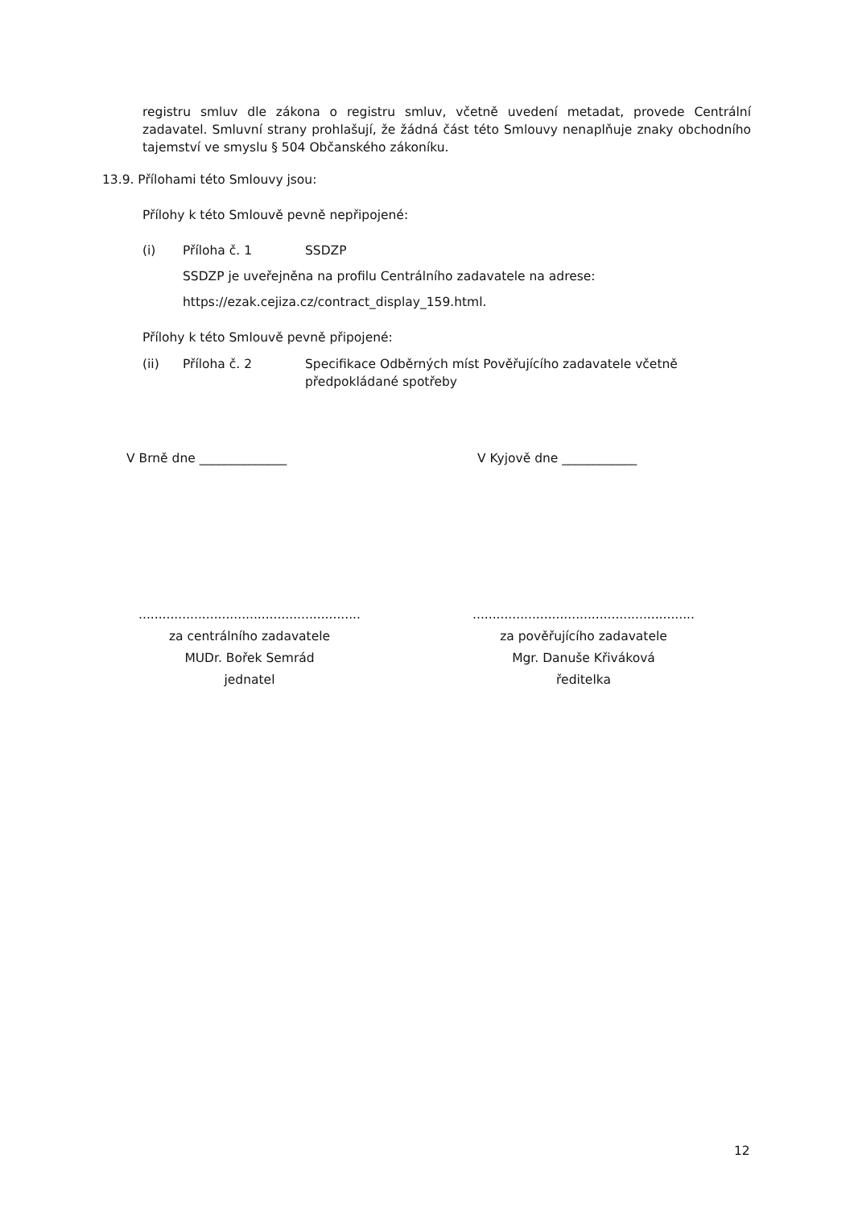registru smluv dle zákona o registru smluv, včetně uvedení metadat, provede Centrální zadavatel. Smluvní strany prohlašují, že žádná část této Smlouvy nenaplňuje znaky obchodního tajemství ve smyslu § 504 Občanského zákoníku.
13.9. Přílohami této Smlouvy jsou:
Přílohy k této Smlouvě pevně nepřipojené:
(i) Příloha č. 1 SSDZP
SSDZP je uveřejněna na profilu Centrálního zadavatele na adrese:
https://ezak.cejiza.cz/contract_display_159.html.
Přílohy k této Smlouvě pevně připojené:
(ii) Příloha č. 2 Specifikace Odběrných míst Pověřujícího zadavatele včetně předpokládané spotřeby
V Brně dne ______________ V Kyjově dne ____________
........................................................
za centrálního zadavatele
MUDr. Bořek Semrád
jednatel
........................................................
za pověřujícího zadavatele
Mgr. Danuše Křiváková
ředitelka
12